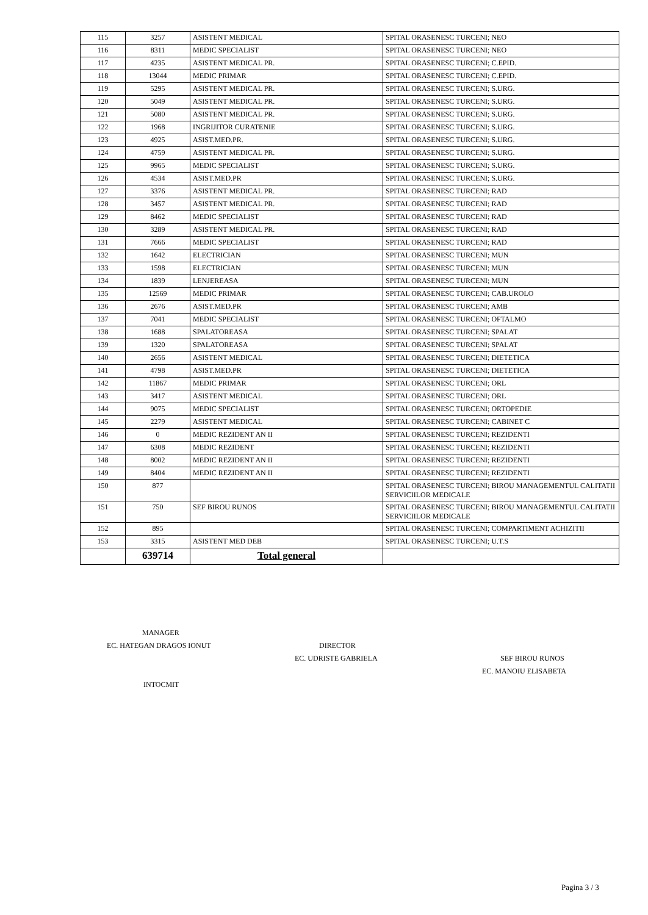| 115 | 3257 | ASISTENT MEDICAL | SPITAL ORASENESC TURCENI; NEO |
| 116 | 8311 | MEDIC SPECIALIST | SPITAL ORASENESC TURCENI; NEO |
| 117 | 4235 | ASISTENT MEDICAL PR. | SPITAL ORASENESC TURCENI; C.EPID. |
| 118 | 13044 | MEDIC PRIMAR | SPITAL ORASENESC TURCENI; C.EPID. |
| 119 | 5295 | ASISTENT MEDICAL PR. | SPITAL ORASENESC TURCENI; S.URG. |
| 120 | 5049 | ASISTENT MEDICAL PR. | SPITAL ORASENESC TURCENI; S.URG. |
| 121 | 5080 | ASISTENT MEDICAL PR. | SPITAL ORASENESC TURCENI; S.URG. |
| 122 | 1968 | INGRIJITOR CURATENIE | SPITAL ORASENESC TURCENI; S.URG. |
| 123 | 4925 | ASIST.MED.PR. | SPITAL ORASENESC TURCENI; S.URG. |
| 124 | 4759 | ASISTENT MEDICAL PR. | SPITAL ORASENESC TURCENI; S.URG. |
| 125 | 9965 | MEDIC SPECIALIST | SPITAL ORASENESC TURCENI; S.URG. |
| 126 | 4534 | ASIST.MED.PR | SPITAL ORASENESC TURCENI; S.URG. |
| 127 | 3376 | ASISTENT MEDICAL PR. | SPITAL ORASENESC TURCENI; RAD |
| 128 | 3457 | ASISTENT MEDICAL PR. | SPITAL ORASENESC TURCENI; RAD |
| 129 | 8462 | MEDIC SPECIALIST | SPITAL ORASENESC TURCENI; RAD |
| 130 | 3289 | ASISTENT MEDICAL PR. | SPITAL ORASENESC TURCENI; RAD |
| 131 | 7666 | MEDIC SPECIALIST | SPITAL ORASENESC TURCENI; RAD |
| 132 | 1642 | ELECTRICIAN | SPITAL ORASENESC TURCENI; MUN |
| 133 | 1598 | ELECTRICIAN | SPITAL ORASENESC TURCENI; MUN |
| 134 | 1839 | LENJEREASA | SPITAL ORASENESC TURCENI; MUN |
| 135 | 12569 | MEDIC PRIMAR | SPITAL ORASENESC TURCENI; CAB.UROLO |
| 136 | 2676 | ASIST.MED.PR | SPITAL ORASENESC TURCENI; AMB |
| 137 | 7041 | MEDIC SPECIALIST | SPITAL ORASENESC TURCENI; OFTALMO |
| 138 | 1688 | SPALATOREASA | SPITAL ORASENESC TURCENI; SPALAT |
| 139 | 1320 | SPALATOREASA | SPITAL ORASENESC TURCENI; SPALAT |
| 140 | 2656 | ASISTENT MEDICAL | SPITAL ORASENESC TURCENI; DIETETICA |
| 141 | 4798 | ASIST.MED.PR | SPITAL ORASENESC TURCENI; DIETETICA |
| 142 | 11867 | MEDIC PRIMAR | SPITAL ORASENESC TURCENI; ORL |
| 143 | 3417 | ASISTENT MEDICAL | SPITAL ORASENESC TURCENI; ORL |
| 144 | 9075 | MEDIC SPECIALIST | SPITAL ORASENESC TURCENI; ORTOPEDIE |
| 145 | 2279 | ASISTENT MEDICAL | SPITAL ORASENESC TURCENI; CABINET C |
| 146 | 0 | MEDIC REZIDENT AN II | SPITAL ORASENESC TURCENI; REZIDENTI |
| 147 | 6308 | MEDIC REZIDENT | SPITAL ORASENESC TURCENI; REZIDENTI |
| 148 | 8002 | MEDIC REZIDENT AN II | SPITAL ORASENESC TURCENI; REZIDENTI |
| 149 | 8404 | MEDIC REZIDENT AN II | SPITAL ORASENESC TURCENI; REZIDENTI |
| 150 | 877 | | SPITAL ORASENESC TURCENI; BIROU MANAGEMENTUL CALITATII SERVICIILOR MEDICALE |
| 151 | 750 | SEF BIROU RUNOS | SPITAL ORASENESC TURCENI; BIROU MANAGEMENTUL CALITATII SERVICIILOR MEDICALE |
| 152 | 895 | | SPITAL ORASENESC TURCENI; COMPARTIMENT ACHIZITII |
| 153 | 3315 | ASISTENT MED DEB | SPITAL ORASENESC TURCENI; U.T.S |
| | 639714 | Total general | |
MANAGER
EC. HATEGAN DRAGOS IONUT DIRECTOR
EC. UDRISTE GABRIELA SEF BIROU RUNOS
EC. MANOIU ELISABETA
INTOCMIT
Pagina 3 / 3